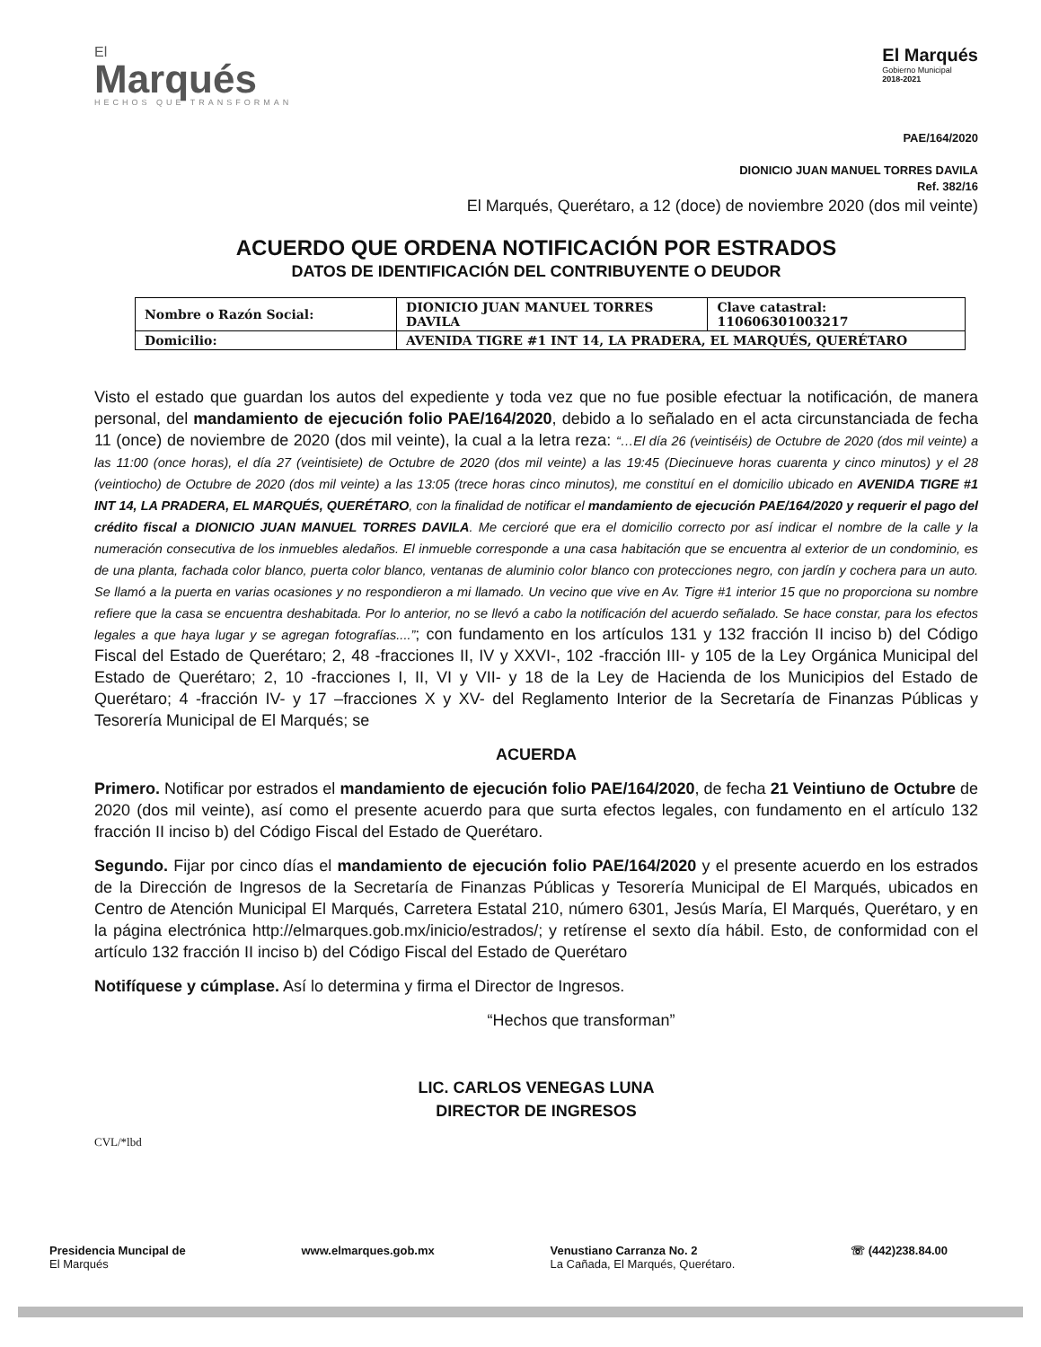El
Marqués
HECHOS QUE TRANSFORMAN
El Marqués
Gobierno Municipal
2018-2021
PAE/164/2020
DIONICIO JUAN MANUEL TORRES DAVILA
Ref. 382/16
El Marqués, Querétaro, a 12 (doce) de noviembre 2020 (dos mil veinte)
ACUERDO QUE ORDENA NOTIFICACIÓN POR ESTRADOS
DATOS DE IDENTIFICACIÓN DEL CONTRIBUYENTE O DEUDOR
| Nombre o Razón Social: | DIONICIO JUAN MANUEL TORRES DAVILA | Clave catastral: 110606301003217 |
| Domicilio: | AVENIDA TIGRE #1 INT 14, LA PRADERA, EL MARQUÉS, QUERÉTARO | |
Visto el estado que guardan los autos del expediente y toda vez que no fue posible efectuar la notificación, de manera personal, del mandamiento de ejecución folio PAE/164/2020, debido a lo señalado en el acta circunstanciada de fecha 11 (once) de noviembre de 2020 (dos mil veinte), la cual a la letra reza: “…El día 26 (veintiséis) de Octubre de 2020 (dos mil veinte) a las 11:00 (once horas), el día 27 (veintisiete) de Octubre de 2020 (dos mil veinte) a las 19:45 (Diecinueve horas cuarenta y cinco minutos) y el 28 (veintiocho) de Octubre de 2020 (dos mil veinte) a las 13:05 (trece horas cinco minutos), me constituí en el domicilio ubicado en AVENIDA TIGRE #1 INT 14, LA PRADERA, EL MARQUÉS, QUERÉTARO, con la finalidad de notificar el mandamiento de ejecución PAE/164/2020 y requerir el pago del crédito fiscal a DIONICIO JUAN MANUEL TORRES DAVILA. Me cercioré que era el domicilio correcto por así indicar el nombre de la calle y la numeración consecutiva de los inmuebles aledaños. El inmueble corresponde a una casa habitación que se encuentra al exterior de un condominio, es de una planta, fachada color blanco, puerta color blanco, ventanas de aluminio color blanco con protecciones negro, con jardín y cochera para un auto. Se llamó a la puerta en varias ocasiones y no respondieron a mi llamado. Un vecino que vive en Av. Tigre #1 interior 15 que no proporciona su nombre refiere que la casa se encuentra deshabitada. Por lo anterior, no se llevó a cabo la notificación del acuerdo señalado. Se hace constar, para los efectos legales a que haya lugar y se agregan fotografías....”; con fundamento en los artículos 131 y 132 fracción II inciso b) del Código Fiscal del Estado de Querétaro; 2, 48 -fracciones II, IV y XXVI-, 102 -fracción III- y 105 de la Ley Orgánica Municipal del Estado de Querétaro; 2, 10 -fracciones I, II, VI y VII- y 18 de la Ley de Hacienda de los Municipios del Estado de Querétaro; 4 -fracción IV- y 17 –fracciones X y XV- del Reglamento Interior de la Secretaría de Finanzas Públicas y Tesorería Municipal de El Marqués; se
ACUERDA
Primero. Notificar por estrados el mandamiento de ejecución folio PAE/164/2020, de fecha 21 Veintiuno de Octubre de 2020 (dos mil veinte), así como el presente acuerdo para que surta efectos legales, con fundamento en el artículo 132 fracción II inciso b) del Código Fiscal del Estado de Querétaro.
Segundo. Fijar por cinco días el mandamiento de ejecución folio PAE/164/2020 y el presente acuerdo en los estrados de la Dirección de Ingresos de la Secretaría de Finanzas Públicas y Tesorería Municipal de El Marqués, ubicados en Centro de Atención Municipal El Marqués, Carretera Estatal 210, número 6301, Jesús María, El Marqués, Querétaro, y en la página electrónica http://elmarques.gob.mx/inicio/estrados/; y retírense el sexto día hábil. Esto, de conformidad con el artículo 132 fracción II inciso b) del Código Fiscal del Estado de Querétaro
Notifíquese y cúmplase. Así lo determina y firma el Director de Ingresos.
“Hechos que transforman”
LIC. CARLOS VENEGAS LUNA
DIRECTOR DE INGRESOS
CVL/*lbd
Presidencia Muncipal de
El Marqués
www.elmarques.gob.mx Venustiano Carranza No. 2
La Cañada, El Marqués, Querétaro.
☏ (442)238.84.00